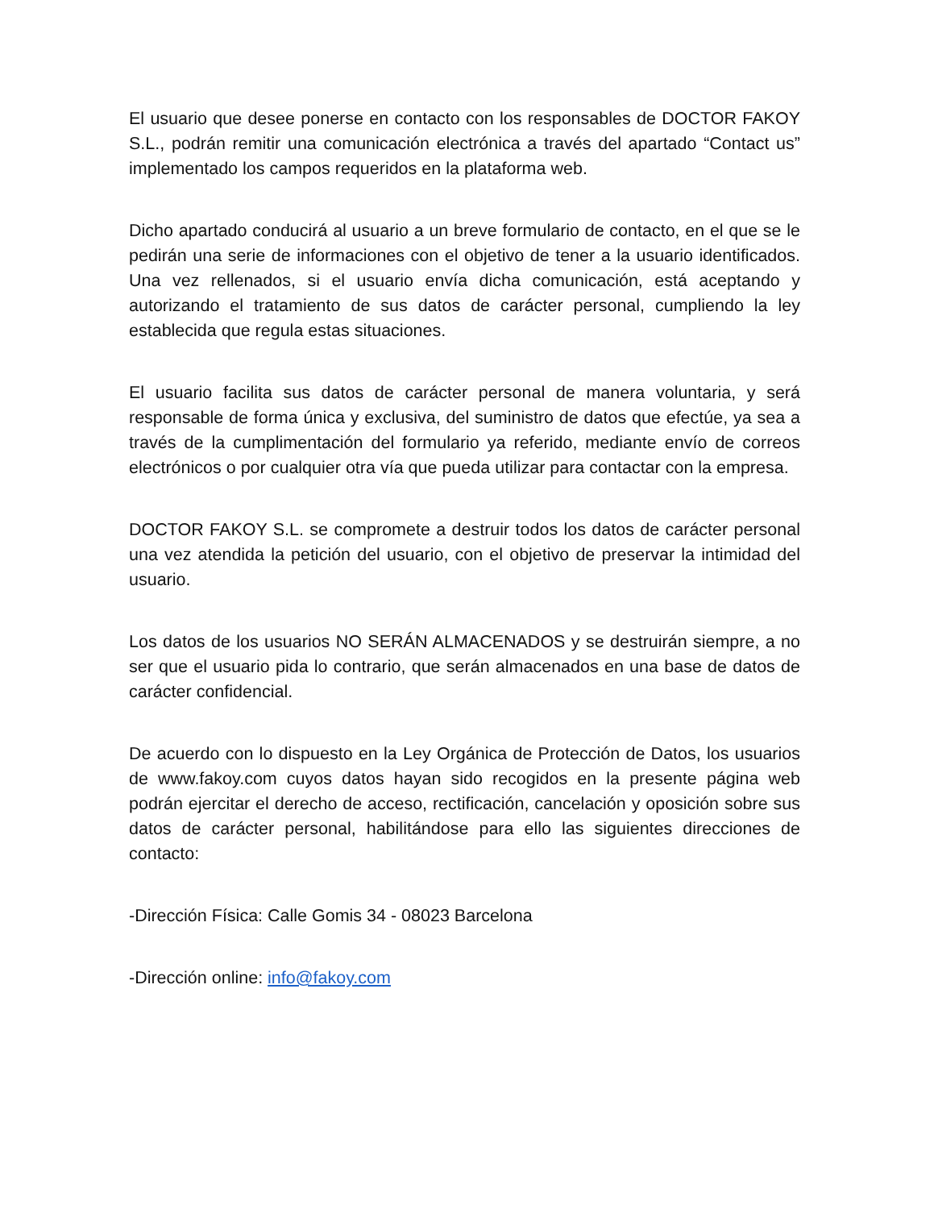El usuario que desee ponerse en contacto con los responsables de DOCTOR FAKOY S.L., podrán remitir una comunicación electrónica a través del apartado “Contact us” implementado los campos requeridos en la plataforma web.
Dicho apartado conducirá al usuario a un breve formulario de contacto, en el que se le pedirán una serie de informaciones con el objetivo de tener a la usuario identificados. Una vez rellenados, si el usuario envía dicha comunicación, está aceptando y autorizando el tratamiento de sus datos de carácter personal, cumpliendo la ley establecida que regula estas situaciones.
El usuario facilita sus datos de carácter personal de manera voluntaria, y será responsable de forma única y exclusiva, del suministro de datos que efectúe, ya sea a través de la cumplimentación del formulario ya referido, mediante envío de correos electrónicos o por cualquier otra vía que pueda utilizar para contactar con la empresa.
DOCTOR FAKOY S.L. se compromete a destruir todos los datos de carácter personal una vez atendida la petición del usuario, con el objetivo de preservar la intimidad del usuario.
Los datos de los usuarios NO SERÁN ALMACENADOS y se destruirán siempre, a no ser que el usuario pida lo contrario, que serán almacenados en una base de datos de carácter confidencial.
De acuerdo con lo dispuesto en la Ley Orgánica de Protección de Datos, los usuarios de www.fakoy.com cuyos datos hayan sido recogidos en la presente página web podrán ejercitar el derecho de acceso, rectificación, cancelación y oposición sobre sus datos de carácter personal, habilitándose para ello las siguientes direcciones de contacto:
-Dirección Física: Calle Gomis 34 - 08023 Barcelona
-Dirección online: info@fakoy.com